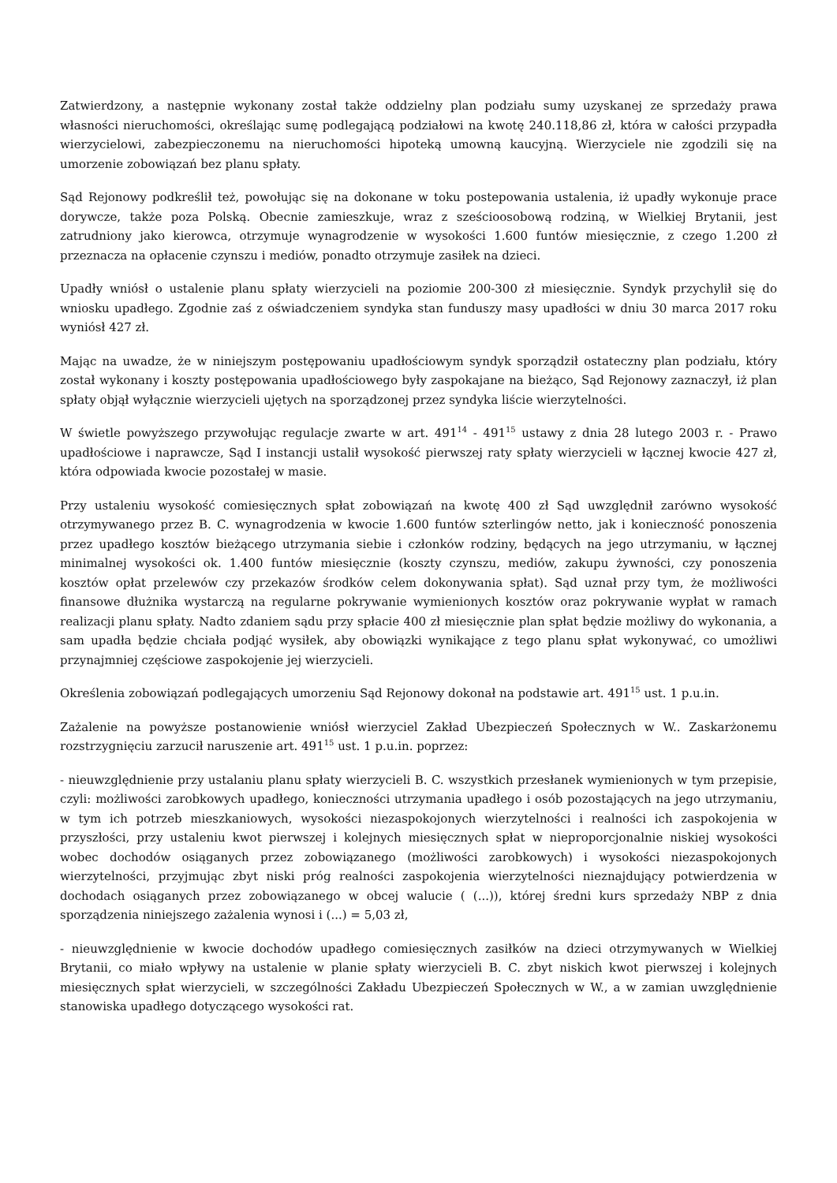Zatwierdzony, a następnie wykonany został także oddzielny plan podziału sumy uzyskanej ze sprzedaży prawa własności nieruchomości, określając sumę podlegającą podziałowi na kwotę 240.118,86 zł, która w całości przypadła wierzycielowi, zabezpieczonemu na nieruchomości hipoteką umowną kaucyjną. Wierzyciele nie zgodzili się na umorzenie zobowiązań bez planu spłaty.
Sąd Rejonowy podkreślił też, powołując się na dokonane w toku postepowania ustalenia, iż upadły wykonuje prace dorywcze, także poza Polską. Obecnie zamieszkuje, wraz z sześcioosobową rodziną, w Wielkiej Brytanii, jest zatrudniony jako kierowca, otrzymuje wynagrodzenie w wysokości 1.600 funtów miesięcznie, z czego 1.200 zł przeznacza na opłacenie czynszu i mediów, ponadto otrzymuje zasiłek na dzieci.
Upadły wniósł o ustalenie planu spłaty wierzycieli na poziomie 200-300 zł miesięcznie. Syndyk przychylił się do wniosku upadłego. Zgodnie zaś z oświadczeniem syndyka stan funduszy masy upadłości w dniu 30 marca 2017 roku wyniósł 427 zł.
Mając na uwadze, że w niniejszym postępowaniu upadłościowym syndyk sporządził ostateczny plan podziału, który został wykonany i koszty postępowania upadłościowego były zaspokajane na bieżąco, Sąd Rejonowy zaznaczył, iż plan spłaty objął wyłącznie wierzycieli ujętych na sporządzonej przez syndyka liście wierzytelności.
W świetle powyższego przywołując regulacje zwarte w art. 491<sup>14</sup> - 491<sup>15</sup> ustawy z dnia 28 lutego 2003 r. - Prawo upadłościowe i naprawcze, Sąd I instancji ustalił wysokość pierwszej raty spłaty wierzycieli w łącznej kwocie 427 zł, która odpowiada kwocie pozostałej w masie.
Przy ustaleniu wysokość comiesięcznych spłat zobowiązań na kwotę 400 zł Sąd uwzględnił zarówno wysokość otrzymywanego przez B. C. wynagrodzenia w kwocie 1.600 funtów szterlingów netto, jak i konieczność ponoszenia przez upadłego kosztów bieżącego utrzymania siebie i członków rodziny, będących na jego utrzymaniu, w łącznej minimalnej wysokości ok. 1.400 funtów miesięcznie (koszty czynszu, mediów, zakupu żywności, czy ponoszenia kosztów opłat przelewów czy przekazów środków celem dokonywania spłat). Sąd uznał przy tym, że możliwości finansowe dłużnika wystarczą na regularne pokrywanie wymienionych kosztów oraz pokrywanie wypłat w ramach realizacji planu spłaty. Nadto zdaniem sądu przy spłacie 400 zł miesięcznie plan spłat będzie możliwy do wykonania, a sam upadła będzie chciała podjąć wysiłek, aby obowiązki wynikające z tego planu spłat wykonywać, co umożliwi przynajmniej częściowe zaspokojenie jej wierzycieli.
Określenia zobowiązań podlegających umorzeniu Sąd Rejonowy dokonał na podstawie art. 491<sup>15</sup> ust. 1 p.u.in.
Zażalenie na powyższe postanowienie wniósł wierzyciel Zakład Ubezpieczeń Społecznych w W.. Zaskarżonemu rozstrzygnięciu zarzucił naruszenie art. 491<sup>15</sup> ust. 1 p.u.in. poprzez:
- nieuwzględnienie przy ustalaniu planu spłaty wierzycieli B. C. wszystkich przesłanek wymienionych w tym przepisie, czyli: możliwości zarobkowych upadłego, konieczności utrzymania upadłego i osób pozostających na jego utrzymaniu, w tym ich potrzeb mieszkaniowych, wysokości niezaspokojonych wierzytelności i realności ich zaspokojenia w przyszłości, przy ustaleniu kwot pierwszej i kolejnych miesięcznych spłat w nieproporcjonalnie niskiej wysokości wobec dochodów osiąganych przez zobowiązanego (możliwości zarobkowych) i wysokości niezaspokojonych wierzytelności, przyjmując zbyt niski próg realności zaspokojenia wierzytelności nieznajdujący potwierdzenia w dochodach osiąganych przez zobowiązanego w obcej walucie ( (...)), której średni kurs sprzedaży NBP z dnia sporządzenia niniejszego zażalenia wynosi i (...) = 5,03 zł,
- nieuwzględnienie w kwocie dochodów upadłego comiesięcznych zasiłków na dzieci otrzymywanych w Wielkiej Brytanii, co miało wpływy na ustalenie w planie spłaty wierzycieli B. C. zbyt niskich kwot pierwszej i kolejnych miesięcznych spłat wierzycieli, w szczególności Zakładu Ubezpieczeń Społecznych w W., a w zamian uwzględnienie stanowiska upadłego dotyczącego wysokości rat.